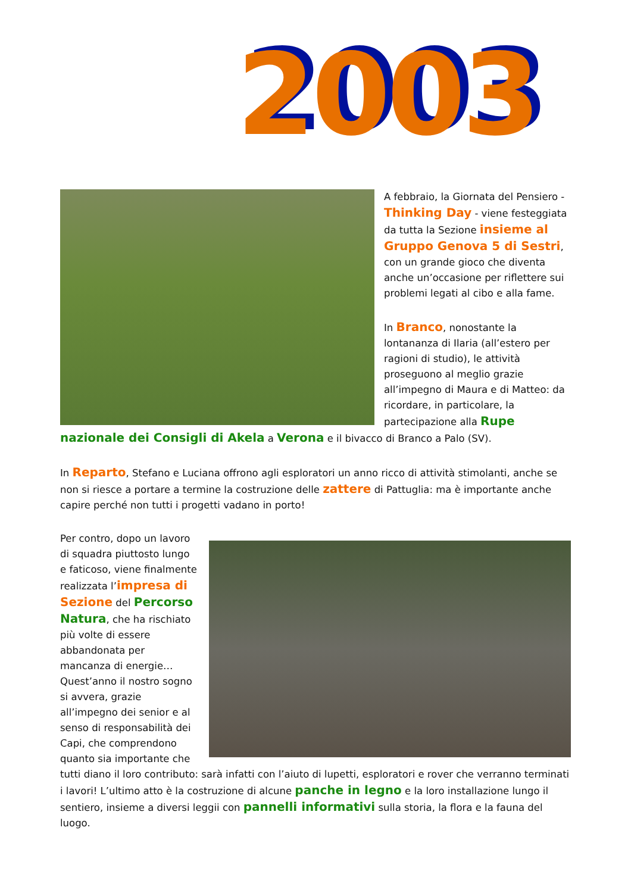2003
A febbraio, la Giornata del Pensiero - Thinking Day - viene festeggiata da tutta la Sezione insieme al Gruppo Genova 5 di Sestri, con un grande gioco che diventa anche un’occasione per riflettere sui problemi legati al cibo e alla fame.
In Branco, nonostante la lontananza di Ilaria (all’estero per ragioni di studio), le attività proseguono al meglio grazie all’impegno di Maura e di Matteo: da ricordare, in particolare, la partecipazione alla Rupe nazionale dei Consigli di Akela a Verona e il bivacco di Branco a Palo (SV).
In Reparto, Stefano e Luciana offrono agli esploratori un anno ricco di attività stimolanti, anche se non si riesce a portare a termine la costruzione delle zattere di Pattuglia: ma è importante anche capire perché non tutti i progetti vadano in porto!
Per contro, dopo un lavoro di squadra piuttosto lungo e faticoso, viene finalmente realizzata l’impresa di Sezione del Percorso Natura, che ha rischiato più volte di essere abbandonata per mancanza di energie… Quest’anno il nostro sogno si avvera, grazie all’impegno dei senior e al senso di responsabilità dei Capi, che comprendono quanto sia importante che tutti diano il loro contributo: sarà infatti con l’aiuto di lupetti, esploratori e rover che verranno terminati i lavori! L’ultimo atto è la costruzione di alcune panche in legno e la loro installazione lungo il sentiero, insieme a diversi leggii con pannelli informativi sulla storia, la flora e la fauna del luogo.